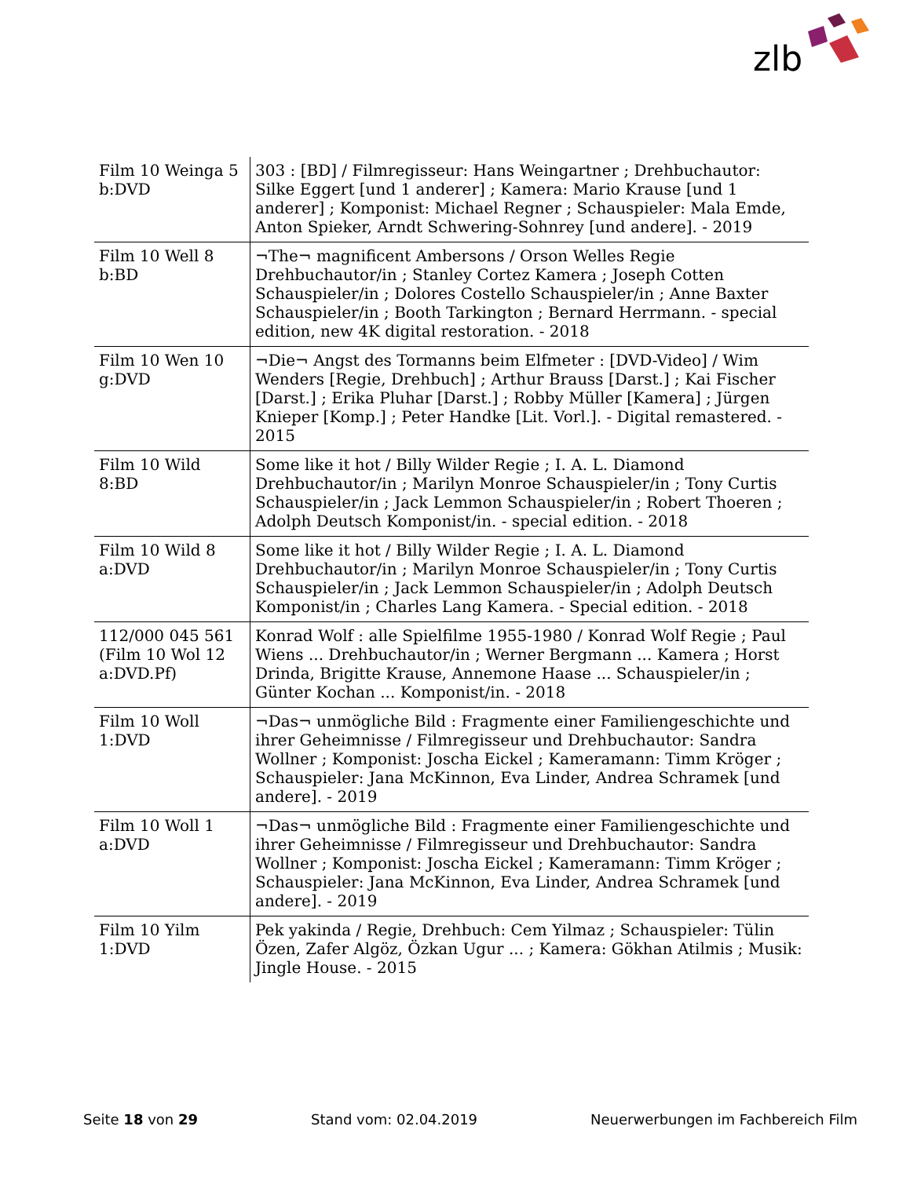zlb
| Film 10 Weinga 5 b:DVD | 303 : [BD] / Filmregisseur: Hans Weingartner ; Drehbuchautor: Silke Eggert [und 1 anderer] ; Kamera: Mario Krause [und 1 anderer] ; Komponist: Michael Regner ; Schauspieler: Mala Emde, Anton Spieker, Arndt Schwering-Sohnrey [und andere]. - 2019 |
| Film 10 Well 8 b:BD | ¬The¬ magnificent Ambersons / Orson Welles Regie Drehbuchautor/in ; Stanley Cortez Kamera ; Joseph Cotten Schauspieler/in ; Dolores Costello Schauspieler/in ; Anne Baxter Schauspieler/in ; Booth Tarkington ; Bernard Herrmann. - special edition, new 4K digital restoration. - 2018 |
| Film 10 Wen 10 g:DVD | ¬Die¬ Angst des Tormanns beim Elfmeter : [DVD-Video] / Wim Wenders [Regie, Drehbuch] ; Arthur Brauss [Darst.] ; Kai Fischer [Darst.] ; Erika Pluhar [Darst.] ; Robby Müller [Kamera] ; Jürgen Knieper [Komp.] ; Peter Handke [Lit. Vorl.]. - Digital remastered. - 2015 |
| Film 10 Wild 8:BD | Some like it hot / Billy Wilder Regie ; I. A. L. Diamond Drehbuchautor/in ; Marilyn Monroe Schauspieler/in ; Tony Curtis Schauspieler/in ; Jack Lemmon Schauspieler/in ; Robert Thoeren ; Adolph Deutsch Komponist/in. - special edition. - 2018 |
| Film 10 Wild 8 a:DVD | Some like it hot / Billy Wilder Regie ; I. A. L. Diamond Drehbuchautor/in ; Marilyn Monroe Schauspieler/in ; Tony Curtis Schauspieler/in ; Jack Lemmon Schauspieler/in ; Adolph Deutsch Komponist/in ; Charles Lang Kamera. - Special edition. - 2018 |
| 112/000 045 561 (Film 10 Wol 12 a:DVD.Pf) | Konrad Wolf : alle Spielfilme 1955-1980 / Konrad Wolf Regie ; Paul Wiens ... Drehbuchautor/in ; Werner Bergmann ... Kamera ; Horst Drinda, Brigitte Krause, Annemone Haase ... Schauspieler/in ; Günter Kochan ... Komponist/in. - 2018 |
| Film 10 Woll 1:DVD | ¬Das¬ unmögliche Bild : Fragmente einer Familiengeschichte und ihrer Geheimnisse / Filmregisseur und Drehbuchautor: Sandra Wollner ; Komponist: Joscha Eickel ; Kameramann: Timm Kröger ; Schauspieler: Jana McKinnon, Eva Linder, Andrea Schramek [und andere]. - 2019 |
| Film 10 Woll 1 a:DVD | ¬Das¬ unmögliche Bild : Fragmente einer Familiengeschichte und ihrer Geheimnisse / Filmregisseur und Drehbuchautor: Sandra Wollner ; Komponist: Joscha Eickel ; Kameramann: Timm Kröger ; Schauspieler: Jana McKinnon, Eva Linder, Andrea Schramek [und andere]. - 2019 |
| Film 10 Yilm 1:DVD | Pek yakinda / Regie, Drehbuch: Cem Yilmaz ; Schauspieler: Tülin Özen, Zafer Algöz, Özkan Ugur ... ; Kamera: Gökhan Atilmis ; Musik: Jingle House. - 2015 |
Seite 18 von 29 Stand vom: 02.04.2019 Neuerwerbungen im Fachbereich Film